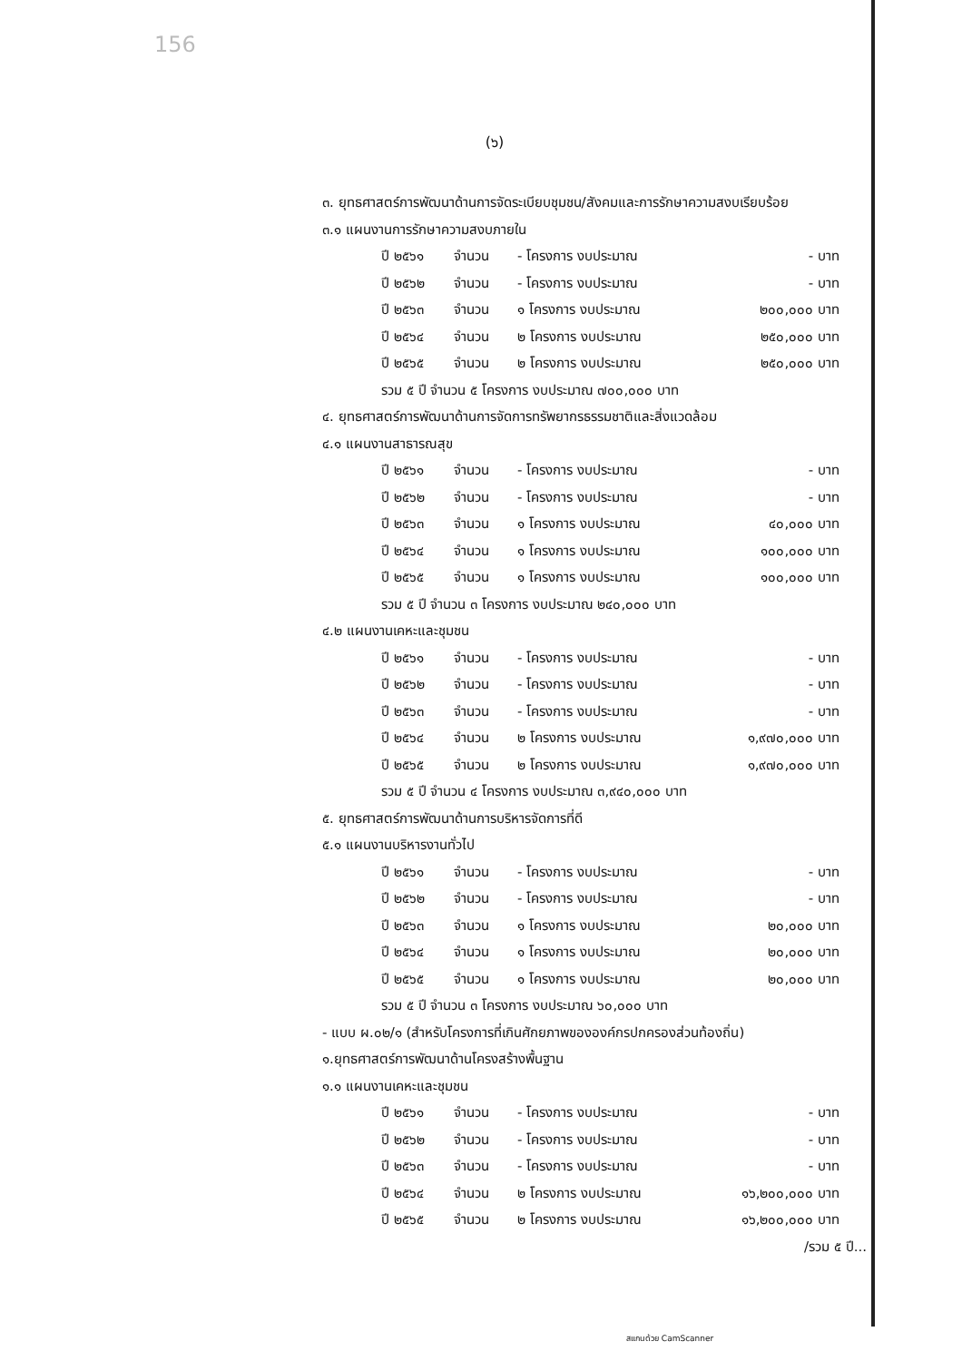156
(๖)
๓. ยุทธศาสตร์การพัฒนาด้านการจัดระเบียบชุมชน/สังคมและการรักษาความสงบเรียบร้อย
๓.๑ แผนงานการรักษาความสงบภายใน
ปี ๒๕๖๑ จำนวน - โครงการ งบประมาณ - บาท
ปี ๒๕๖๒ จำนวน - โครงการ งบประมาณ - บาท
ปี ๒๕๖๓ จำนวน ๑ โครงการ งบประมาณ ๒๐๐,๐๐๐ บาท
ปี ๒๕๖๔ จำนวน ๒ โครงการ งบประมาณ ๒๕๐,๐๐๐ บาท
ปี ๒๕๖๕ จำนวน ๒ โครงการ งบประมาณ ๒๕๐,๐๐๐ บาท
รวม ๕ ปี จำนวน ๕ โครงการ งบประมาณ ๗๐๐,๐๐๐ บาท
๔. ยุทธศาสตร์การพัฒนาด้านการจัดการทรัพยากรธรรมชาติและสิ่งแวดล้อม
๔.๑ แผนงานสาธารณสุข
ปี ๒๕๖๑ จำนวน - โครงการ งบประมาณ - บาท
ปี ๒๕๖๒ จำนวน - โครงการ งบประมาณ - บาท
ปี ๒๕๖๓ จำนวน ๑ โครงการ งบประมาณ ๔๐,๐๐๐ บาท
ปี ๒๕๖๔ จำนวน ๑ โครงการ งบประมาณ ๑๐๐,๐๐๐ บาท
ปี ๒๕๖๕ จำนวน ๑ โครงการ งบประมาณ ๑๐๐,๐๐๐ บาท
รวม ๕ ปี จำนวน ๓ โครงการ งบประมาณ ๒๔๐,๐๐๐ บาท
๔.๒ แผนงานเคหะและชุมชน
ปี ๒๕๖๑ จำนวน - โครงการ งบประมาณ - บาท
ปี ๒๕๖๒ จำนวน - โครงการ งบประมาณ - บาท
ปี ๒๕๖๓ จำนวน - โครงการ งบประมาณ - บาท
ปี ๒๕๖๔ จำนวน ๒ โครงการ งบประมาณ ๑,๙๗๐,๐๐๐ บาท
ปี ๒๕๖๕ จำนวน ๒ โครงการ งบประมาณ ๑,๙๗๐,๐๐๐ บาท
รวม ๕ ปี จำนวน ๔ โครงการ งบประมาณ ๓,๙๔๐,๐๐๐ บาท
๕. ยุทธศาสตร์การพัฒนาด้านการบริหารจัดการที่ดี
๕.๑ แผนงานบริหารงานทั่วไป
ปี ๒๕๖๑ จำนวน - โครงการ งบประมาณ - บาท
ปี ๒๕๖๒ จำนวน - โครงการ งบประมาณ - บาท
ปี ๒๕๖๓ จำนวน ๑ โครงการ งบประมาณ ๒๐,๐๐๐ บาท
ปี ๒๕๖๔ จำนวน ๑ โครงการ งบประมาณ ๒๐,๐๐๐ บาท
ปี ๒๕๖๕ จำนวน ๑ โครงการ งบประมาณ ๒๐,๐๐๐ บาท
รวม ๕ ปี จำนวน ๓ โครงการ งบประมาณ ๖๐,๐๐๐ บาท
- แบบ ผ.๐๒/๑ (สำหรับโครงการที่เกินศักยภาพขององค์กรปกครองส่วนท้องถิ่น)
๑.ยุทธศาสตร์การพัฒนาด้านโครงสร้างพื้นฐาน
๑.๑ แผนงานเคหะและชุมชน
ปี ๒๕๖๑ จำนวน - โครงการ งบประมาณ - บาท
ปี ๒๕๖๒ จำนวน - โครงการ งบประมาณ - บาท
ปี ๒๕๖๓ จำนวน - โครงการ งบประมาณ - บาท
ปี ๒๕๖๔ จำนวน ๒ โครงการ งบประมาณ ๑๖,๒๐๐,๐๐๐ บาท
ปี ๒๕๖๕ จำนวน ๒ โครงการ งบประมาณ ๑๖,๒๐๐,๐๐๐ บาท
/รวม ๕ ปี...
สแกนด้วย CamScanner